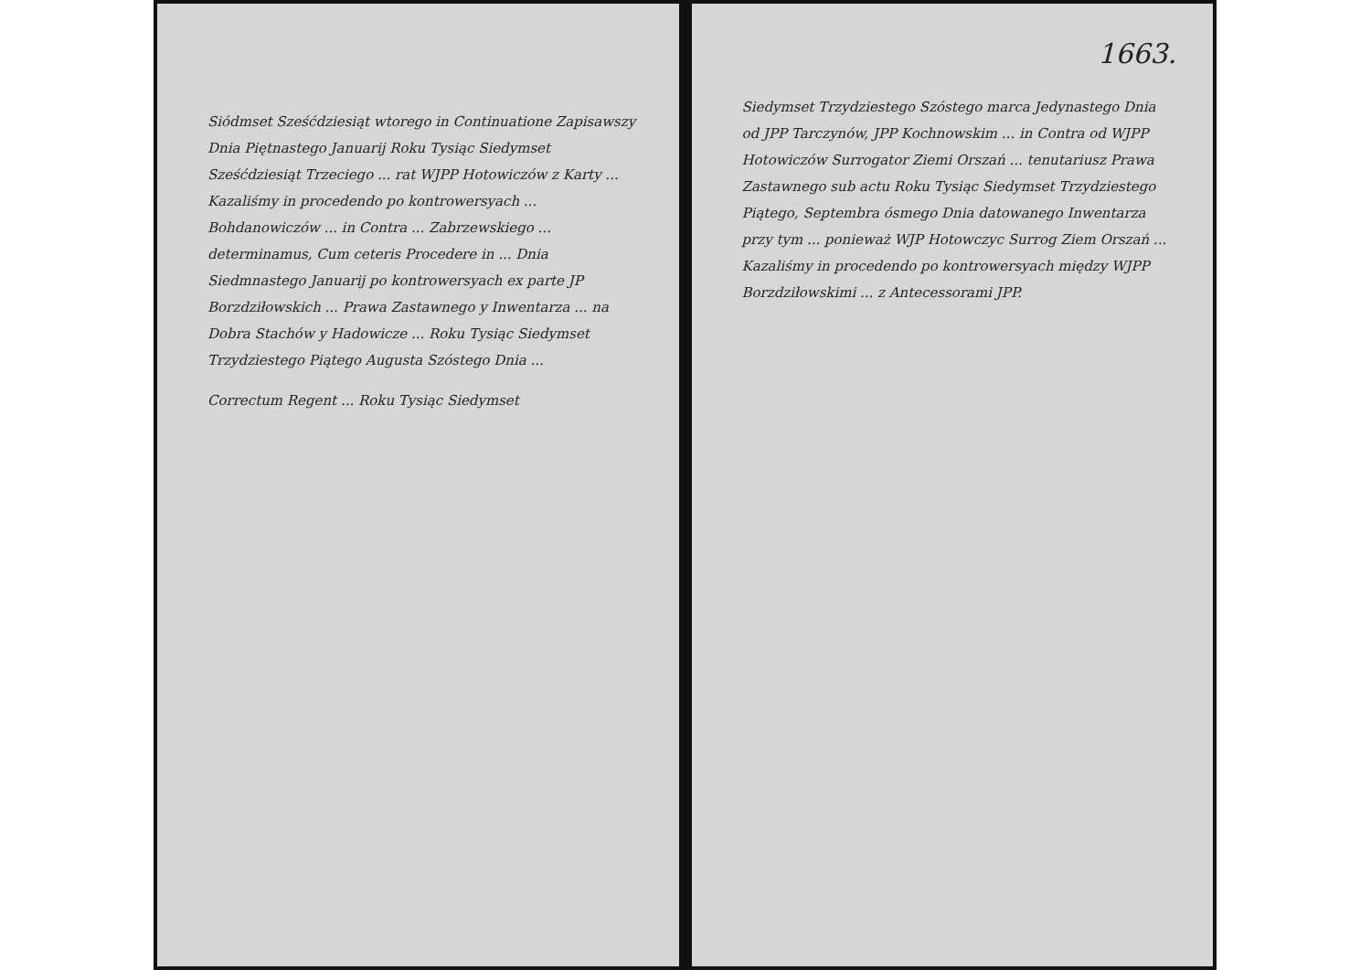Siódmset Sześćdziesiąt wtorego in Continuatione Zapisawszy Dnia Piętnastego Januarij Roku Tysiąc Siedymset Sześćdziesiąt Trzeciego ... rat WJPP Hotowiczów z Karty ... Kazaliśmy in procedendo po kontrowersyach ... Bohdanowiczów ... in Contra ... Zabrzewskiego ... determinamus, Cum ceteris Procedere in ... Dnia Siedmnastego Januarij po kontrowersyach ex parte JP Borzdziłowskich ... Prawa Zastawnego y Inwentarza ... na Dobra Stachów y Hadowicze ... Roku Tysiąc Siedymset Trzydziestego Piątego Augusta Szóstego Dnia ...
Correctum Regent ... Roku Tysiąc Siedymset
1663.
Siedymset Trzydziestego Szóstego marca Jedynastego Dnia od JPP Tarczynów, JPP Kochnowskim ... in Contra od WJPP Hotowiczów Surrogator Ziemi Orszań ... tenutariusz Prawa Zastawnego sub actu Roku Tysiąc Siedymset Trzydziestego Piątego, Septembra ósmego Dnia datowanego Inwentarza przy tym ... ponieważ WJP Hotowczyc Surrog Ziem Orszań ... Kazaliśmy in procedendo po kontrowersyach między WJPP Borzdziłowskimi ... z Antecessorami JPP.